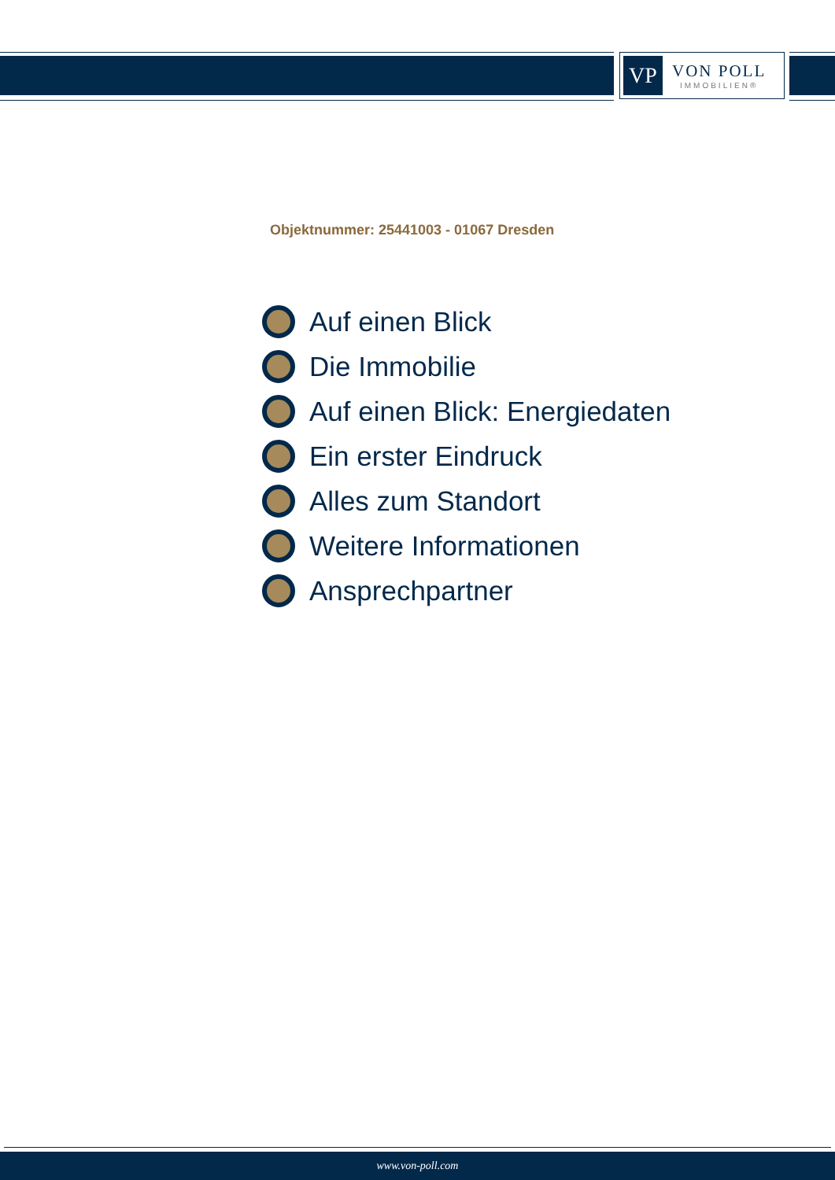VP
VON POLL
IMMOBILIEN®
Objektnummer: 25441003 - 01067 Dresden
Auf einen Blick
Die Immobilie
Auf einen Blick: Energiedaten
Ein erster Eindruck
Alles zum Standort
Weitere Informationen
Ansprechpartner
www.von-poll.com